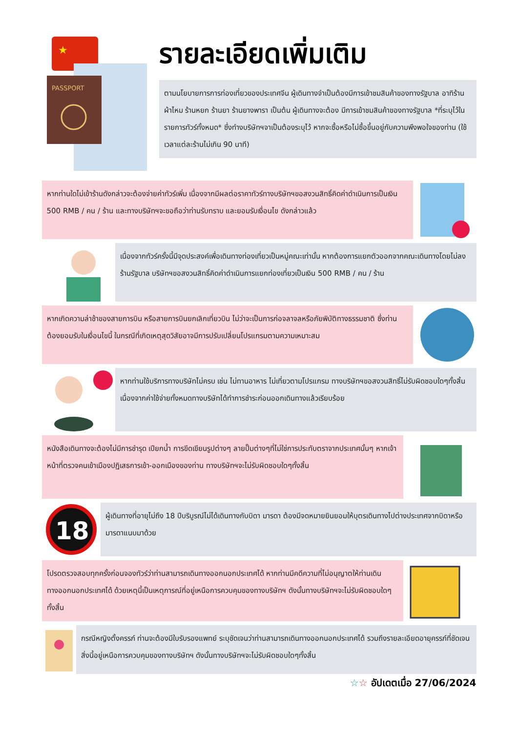★
PASSPORT
รายละเอียดเพิ่มเติม
ตามนโยบายการการท่องเที่ยวของประเทศจีน ผู้เดินทางจำเป็นต้องมีการเข้าชมสินค้าของทางรัฐบาล อาทิร้านผ้าไหม ร้านหยก ร้านยา ร้านยางพารา เป็นต้น ผู้เดินทางจะต้อง มีการเข้าชมสินค้าของทางรัฐบาล *ที่ระบุไว้ในรายการทัวร์ทั้งหมด* ซึ่งทำงบริษัทฯจาเป็นต้องระบุไว้ หากจะซื้อหรือไม่ซื้อขึ้นอยู่กับความพึงพอใจของท่าน (ใช้เวลาแต่ละร้านไม่เกิน 90 นาที)
หากท่านใดไม่เข้าร้านดังกล่าวจะต้องจ่ายค่าทัวร์เพิ่ม เนื่องจากมีผลต่อราคาทัวร์ทางบริษัทฯขอสงวนสิทธิ์คิดค่าดำเนินการเป็นเงิน 500 RMB / คน / ร้าน และทางบริษัทฯจะขอถือว่าท่านรับทราบ และยอมรับเงื่อนไข ดังกล่าวแล้ว
เนื่องจากทัวร์ครั้งนี้มีจุดประสงค์เพื่อเดินทางท่องเที่ยวเป็นหมู่คณะเท่านั้น หากต้องการแยกตัวออกจากคณะเดินทางโดยไม่ลงร้านรัฐบาล บริษัทฯขอสงวนสิทธิ์คิดค่าดำเนินการแยกท่องเที่ยวเป็นเงิน 500 RMB / คน / ร้าน
หากเกิดความล่าช้าของสายการบิน หรือสายการบินยกเลิกเที่ยวบิน ไม่ว่าจะเป็นการก่อจลาจลหรือภัยพิบัติทางธรรมชาติ ซึ่งท่านต้องยอมรับในเงื่อนไขนี้ ในกรณีที่เกิดเหตุสุดวิสัยอาจมีการปรับเปลี่ยนโปรแกรมตามความเหมาะสม
หากท่านใช้บริการทางบริษัทไม่ครบ เช่น ไม่ทานอาหาร ไม่เที่ยวตามโปรแกรม ทางบริษัทฯขอสงวนสิทธิ์ไม่รับผิดชอบใดๆทั้งสิ้น เนื่องจากค่าใช้จ่ายทั้งหมดทางบริษัทได้ทำการชำระก่อนออกเดินทางแล้วเรียบร้อย
หนังสือเดินทางจะต้องไม่มีการชำรุด เปียกน้ำ การขีดเขียนรูปต่างๆ ลายปั๊มต่างๆที่ไม่ใช่การประทับตราจากประเทศนั้นๆ หากเจ้าหน้าที่ตรวจคนเข้าเมืองปฏิเสธการเข้า-ออกเมืองของท่าน ทางบริษัทฯจะไม่รับผิดชอบใดๆทั้งสิ้น
18
ผู้เดินทางที่อายุไม่ถึง 18 ปีบริบูรณ์ไม่ได้เดินทางกับบิดา มารดา ต้องมีจดหมายยินยอมให้บุตรเดินทางไปต่างประเทศจากบิดาหรือมารดาแนบมาด้วย
โปรดตรวจสอบทุกครั้งก่อนจองทัวร์ว่าท่านสามารถเดินทางออกนอกประเทศได้ หากท่านมีคดีความที่ไม่อนุญาตให้ท่านเดินทางออกนอกประเทศได้ ด้วยเหตุนี้เป็นเหตุการณ์ที่อยู่เหนือการควบคุมของทางบริษัทฯ ดังนั้นทางบริษัทฯจะไม่รับผิดชอบใดๆทั้งสิ้น
กรณีหญิงตั้งครรภ์ ท่านจะต้องมีใบรับรองแพทย์ ระบุชัดเจนว่าท่านสามารถเดินทางออกนอกประเทศได้ รวมถึงรายละเอียดอายุครรภ์ที่ชัดเจน สิ่งนี้อยู่เหนือการควบคุมของทางบริษัทฯ ดังนั้นทางบริษัทฯจะไม่รับผิดชอบใดๆทั้งสิ้น
☆☆ อัปเดตเมื่อ 27/06/2024